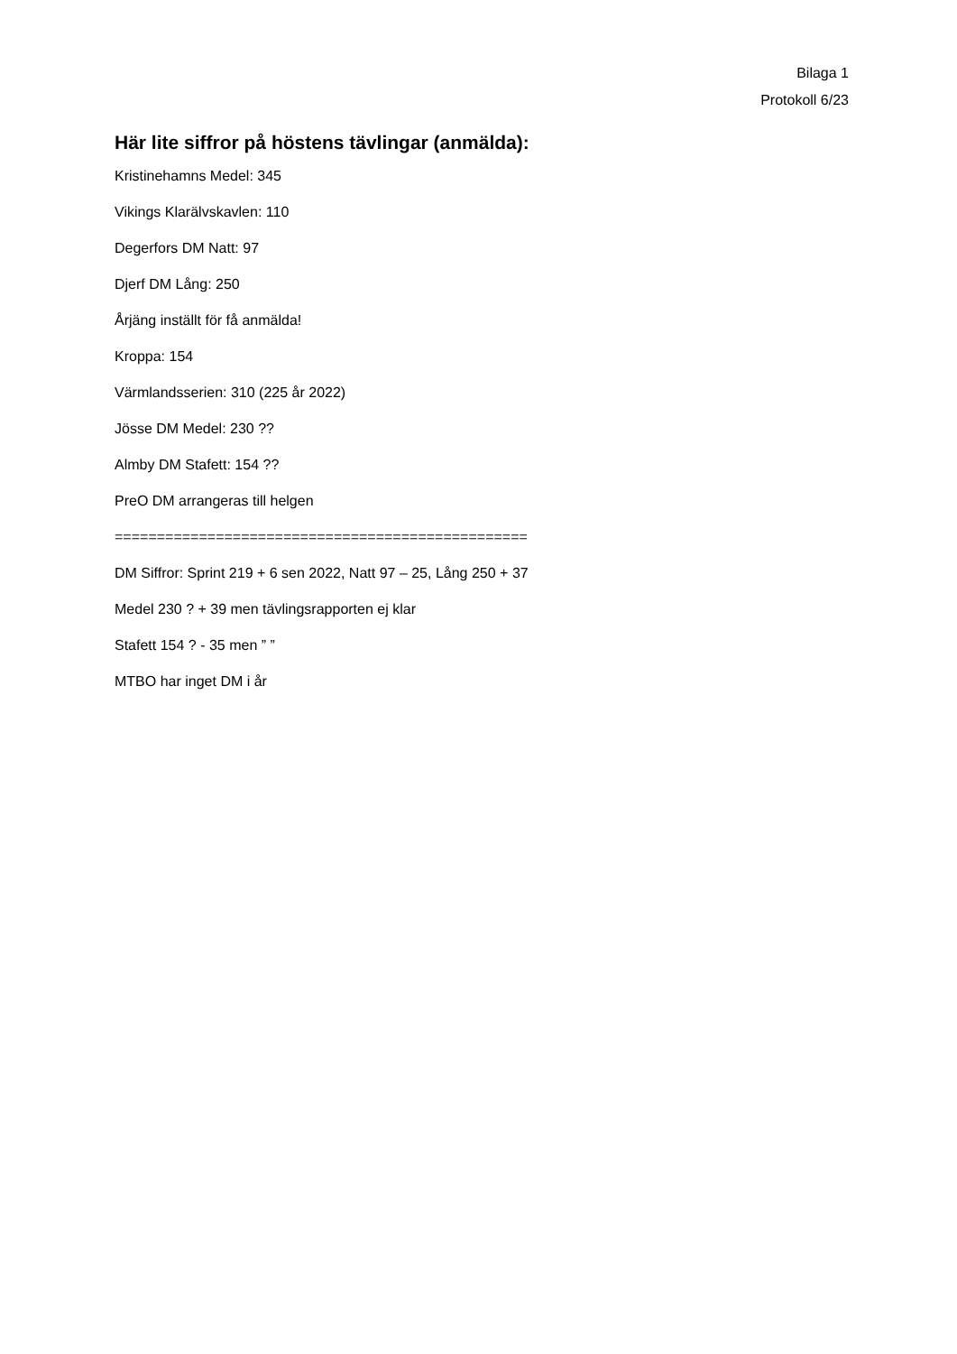Bilaga 1
Protokoll 6/23
Här lite siffror på höstens tävlingar (anmälda):
Kristinehamns Medel: 345
Vikings Klarälvskavlen: 110
Degerfors DM Natt: 97
Djerf DM Lång: 250
Årjäng inställt för få anmälda!
Kroppa: 154
Värmlandsserien: 310 (225 år 2022)
Jösse DM Medel: 230 ??
Almby DM Stafett: 154 ??
PreO DM arrangeras till helgen
=================================================
DM Siffror: Sprint 219 + 6 sen 2022, Natt 97 – 25, Lång 250 + 37
Medel 230 ? + 39 men tävlingsrapporten ej klar
Stafett 154 ? - 35 men ” ”
MTBO har inget DM i år